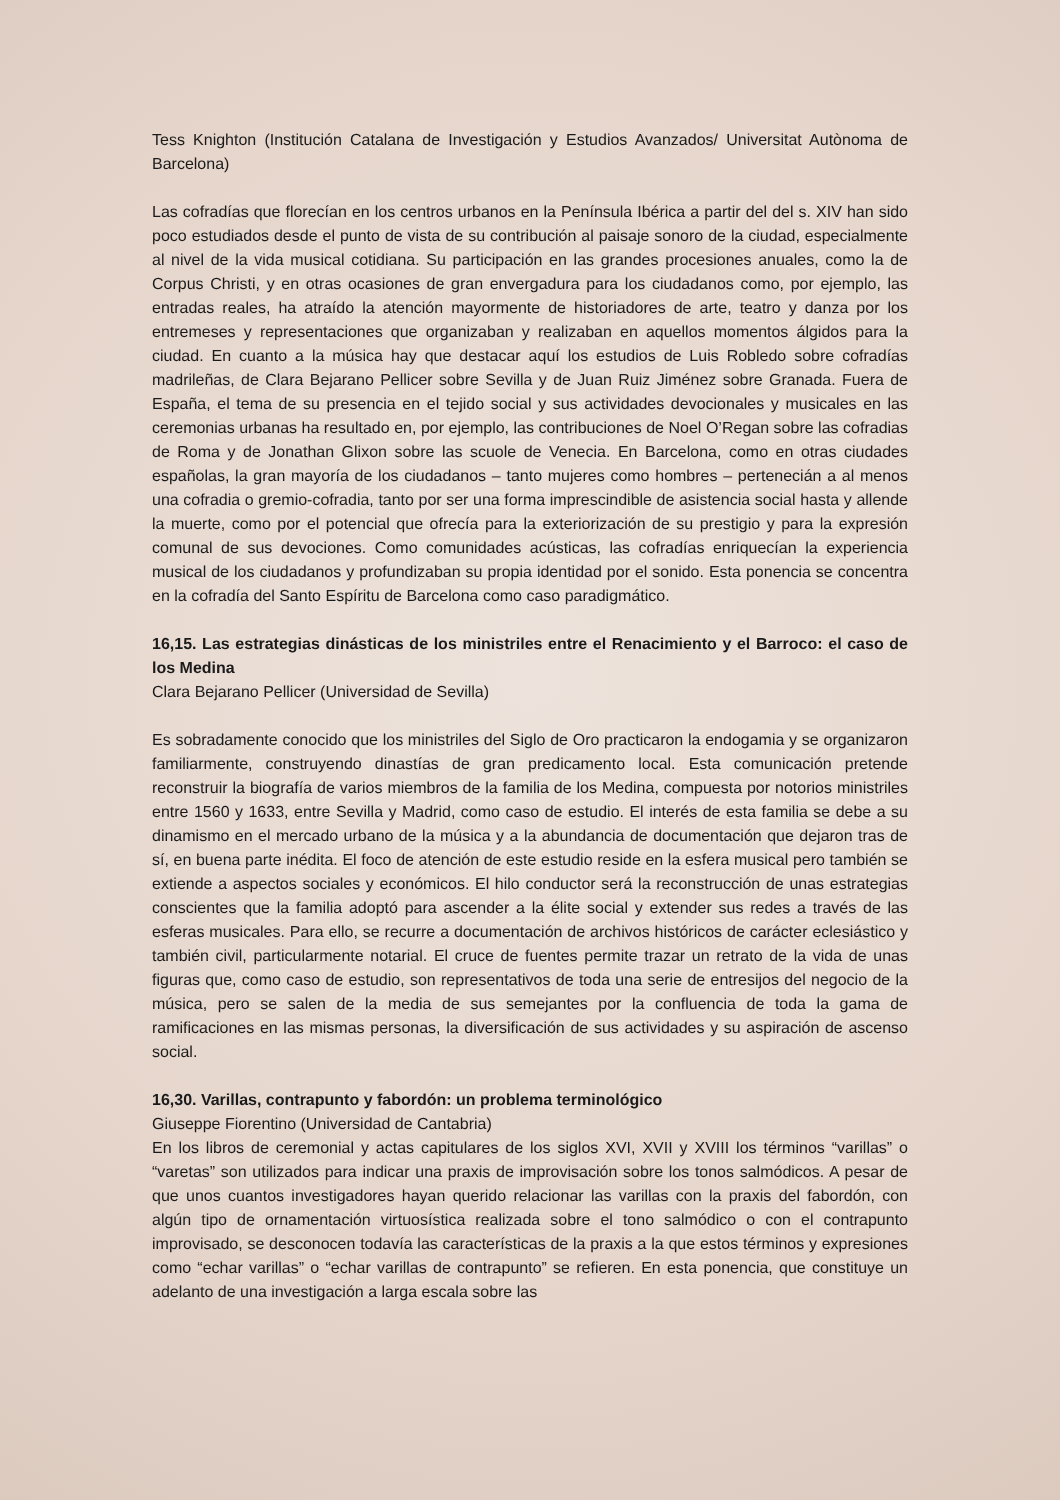Tess Knighton (Institución Catalana de Investigación y Estudios Avanzados/ Universitat Autònoma de Barcelona)
Las cofradías que florecían en los centros urbanos en la Península Ibérica a partir del del s. XIV han sido poco estudiados desde el punto de vista de su contribución al paisaje sonoro de la ciudad, especialmente al nivel de la vida musical cotidiana. Su participación en las grandes procesiones anuales, como la de Corpus Christi, y en otras ocasiones de gran envergadura para los ciudadanos como, por ejemplo, las entradas reales, ha atraído la atención mayormente de historiadores de arte, teatro y danza por los entremeses y representaciones que organizaban y realizaban en aquellos momentos álgidos para la ciudad. En cuanto a la música hay que destacar aquí los estudios de Luis Robledo sobre cofradías madrileñas, de Clara Bejarano Pellicer sobre Sevilla y de Juan Ruiz Jiménez sobre Granada. Fuera de España, el tema de su presencia en el tejido social y sus actividades devocionales y musicales en las ceremonias urbanas ha resultado en, por ejemplo, las contribuciones de Noel O’Regan sobre las cofradias de Roma y de Jonathan Glixon sobre las scuole de Venecia. En Barcelona, como en otras ciudades españolas, la gran mayoría de los ciudadanos – tanto mujeres como hombres – pertenecián a al menos una cofradia o gremio-cofradia, tanto por ser una forma imprescindible de asistencia social hasta y allende la muerte, como por el potencial que ofrecía para la exteriorización de su prestigio y para la expresión comunal de sus devociones. Como comunidades acústicas, las cofradías enriquecían la experiencia musical de los ciudadanos y profundizaban su propia identidad por el sonido. Esta ponencia se concentra en la cofradía del Santo Espíritu de Barcelona como caso paradigmático.
16,15. Las estrategias dinásticas de los ministriles entre el Renacimiento y el Barroco: el caso de los Medina
Clara Bejarano Pellicer (Universidad de Sevilla)
Es sobradamente conocido que los ministriles del Siglo de Oro practicaron la endogamia y se organizaron familiarmente, construyendo dinastías de gran predicamento local. Esta comunicación pretende reconstruir la biografía de varios miembros de la familia de los Medina, compuesta por notorios ministriles entre 1560 y 1633, entre Sevilla y Madrid, como caso de estudio. El interés de esta familia se debe a su dinamismo en el mercado urbano de la música y a la abundancia de documentación que dejaron tras de sí, en buena parte inédita. El foco de atención de este estudio reside en la esfera musical pero también se extiende a aspectos sociales y económicos. El hilo conductor será la reconstrucción de unas estrategias conscientes que la familia adoptó para ascender a la élite social y extender sus redes a través de las esferas musicales. Para ello, se recurre a documentación de archivos históricos de carácter eclesiástico y también civil, particularmente notarial. El cruce de fuentes permite trazar un retrato de la vida de unas figuras que, como caso de estudio, son representativos de toda una serie de entresijos del negocio de la música, pero se salen de la media de sus semejantes por la confluencia de toda la gama de ramificaciones en las mismas personas, la diversificación de sus actividades y su aspiración de ascenso social.
16,30. Varillas, contrapunto y fabordón: un problema terminológico
Giuseppe Fiorentino (Universidad de Cantabria)
En los libros de ceremonial y actas capitulares de los siglos XVI, XVII y XVIII los términos “varillas” o “varetas” son utilizados para indicar una praxis de improvisación sobre los tonos salmódicos. A pesar de que unos cuantos investigadores hayan querido relacionar las varillas con la praxis del fabordón, con algún tipo de ornamentación virtuosística realizada sobre el tono salmódico o con el contrapunto improvisado, se desconocen todavía las características de la praxis a la que estos términos y expresiones como “echar varillas” o “echar varillas de contrapunto” se refieren. En esta ponencia, que constituye un adelanto de una investigación a larga escala sobre las